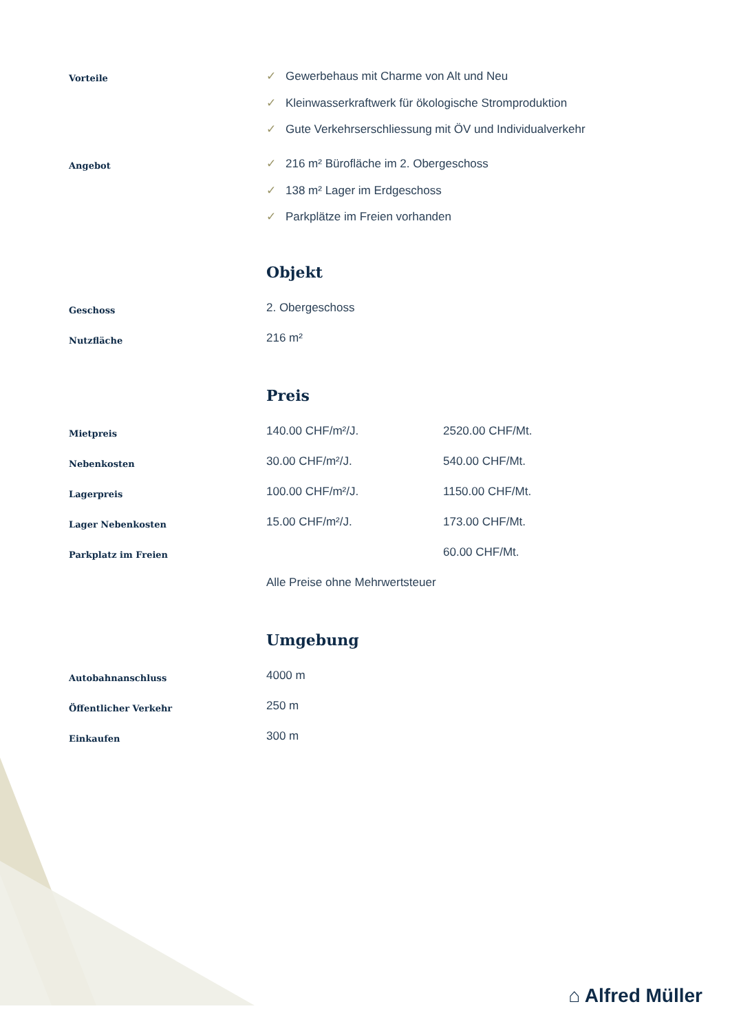| Vorteile | ✓ Gewerbehaus mit Charme von Alt und Neu ✓ Kleinwasserkraftwerk für ökologische Stromproduktion ✓ Gute Verkehrserschliessung mit ÖV und Individualverkehr | |
| Angebot | ✓ 216 m² Bürofläche im 2. Obergeschoss ✓ 138 m² Lager im Erdgeschoss ✓ Parkplätze im Freien vorhanden | |
| | Objekt | |
| Geschoss | 2. Obergeschoss | |
| Nutzfläche | 216 m² | |
| | Preis | |
| Mietpreis | 140.00 CHF/m²/J. | 2520.00 CHF/Mt. |
| Nebenkosten | 30.00 CHF/m²/J. | 540.00 CHF/Mt. |
| Lagerpreis | 100.00 CHF/m²/J. | 1150.00 CHF/Mt. |
| Lager Nebenkosten | 15.00 CHF/m²/J. | 173.00 CHF/Mt. |
| Parkplatz im Freien | | 60.00 CHF/Mt. |
| | Alle Preise ohne Mehrwertsteuer | |
| | Umgebung | |
| Autobahnanschluss | 4000 m | |
| Öffentlicher Verkehr | 250 m | |
| Einkaufen | 300 m | |
⌂ Alfred Müller